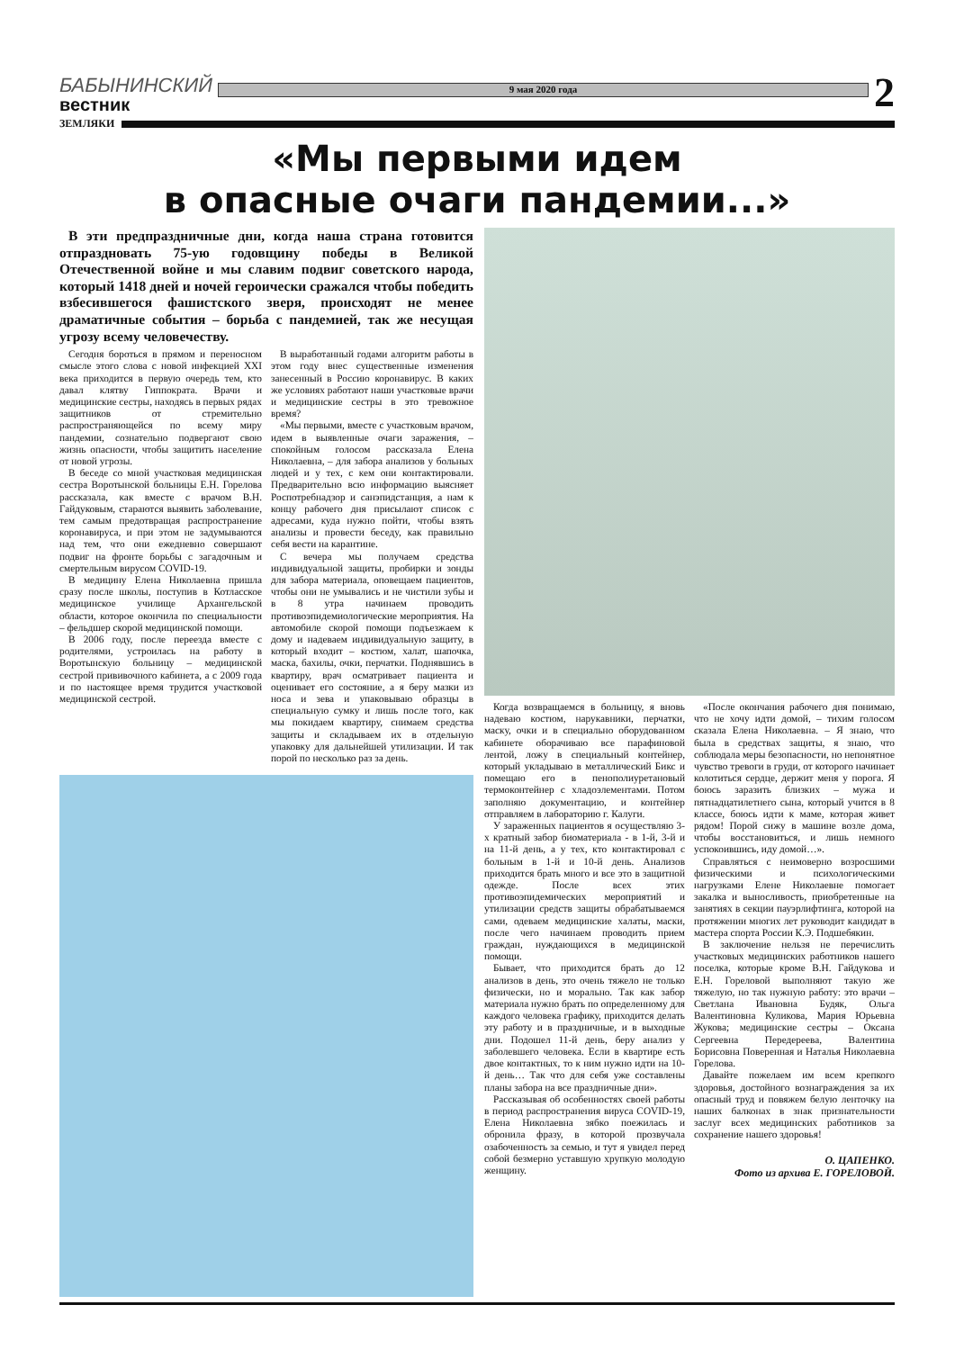БАБЫНИНСКИЙ
вестник
9 мая 2020 года
2
ЗЕМЛЯКИ
«Мы первыми идем
в опасные очаги пандемии...»
В эти предпраздничные дни, когда наша страна готовится отпраздновать 75-ую годовщину победы в Великой Отечественной войне и мы славим подвиг советского народа, который 1418 дней и ночей героически сражался чтобы победить взбесившегося фашистского зверя, происходят не менее драматичные события – борьба с пандемией, так же несущая угрозу всему человечеству.
Сегодня бороться в прямом и переносном смысле этого слова с новой инфекцией XXI века приходится в первую очередь тем, кто давал клятву Гиппократа. Врачи и медицинские сестры, находясь в первых рядах защитников от стремительно распространяющейся по всему миру пандемии, сознательно подвергают свою жизнь опасности, чтобы защитить население от новой угрозы.
В беседе со мной участковая медицинская сестра Воротынской больницы Е.Н. Горелова рассказала, как вместе с врачом В.Н. Гайдуковым, стараются выявить заболевание, тем самым предотвращая распространение коронавируса, и при этом не задумываются над тем, что они ежедневно совершают подвиг на фронте борьбы с загадочным и смертельным вирусом COVID-19.
В медицину Елена Николаевна пришла сразу после школы, поступив в Котласское медицинское училище Архангельской области, которое окончила по специальности – фельдшер скорой медицинской помощи.
В 2006 году, после переезда вместе с родителями, устроилась на работу в Воротынскую больницу – медицинской сестрой прививочного кабинета, а с 2009 года и по настоящее время трудится участковой медицинской сестрой.
В выработанный годами алгоритм работы в этом году внес существенные изменения занесенный в Россию коронавирус. В каких же условиях работают наши участковые врачи и медицинские сестры в это тревожное время?
«Мы первыми, вместе с участковым врачом, идем в выявленные очаги заражения, – спокойным голосом рассказала Елена Николаевна, – для забора анализов у больных людей и у тех, с кем они контактировали. Предварительно всю информацию выясняет Роспотребнадзор и санэпидстанция, а нам к концу рабочего дня присылают список с адресами, куда нужно пойти, чтобы взять анализы и провести беседу, как правильно себя вести на карантине.
С вечера мы получаем средства индивидуальной защиты, пробирки и зонды для забора материала, оповещаем пациентов, чтобы они не умывались и не чистили зубы и в 8 утра начинаем проводить противоэпидемиологические мероприятия. На автомобиле скорой помощи подъезжаем к дому и надеваем индивидуальную защиту, в который входит – костюм, халат, шапочка, маска, бахилы, очки, перчатки. Поднявшись в квартиру, врач осматривает пациента и оценивает его состояние, а я беру мазки из носа и зева и упаковываю образцы в специальную сумку и лишь после того, как мы покидаем квартиру, снимаем средства защиты и складываем их в отдельную упаковку для дальнейшей утилизации. И так порой по несколько раз за день.
Когда возвращаемся в больницу, я вновь надеваю костюм, нарукавники, перчатки, маску, очки и в специально оборудованном кабинете оборачиваю все парафиновой лентой, ложу в специальный контейнер, который укладываю в металлический Бикс и помещаю его в пенополиуретановый термоконтейнер с хладоэлементами. Потом заполняю документацию, и контейнер отправляем в лабораторию г. Калуги.
У зараженных пациентов я осуществляю 3-х кратный забор биоматериала - в 1-й, 3-й и на 11-й день, а у тех, кто контактировал с больным в 1-й и 10-й день. Анализов приходится брать много и все это в защитной одежде. После всех этих противоэпидемических мероприятий и утилизации средств защиты обрабатываемся сами, одеваем медицинские халаты, маски, после чего начинаем проводить прием граждан, нуждающихся в медицинской помощи.
Бывает, что приходится брать до 12 анализов в день, это очень тяжело не только физически, но и морально. Так как забор материала нужно брать по определенному для каждого человека графику, приходится делать эту работу и в праздничные, и в выходные дни. Подошел 11-й день, беру анализ у заболевшего человека. Если в квартире есть двое контактных, то к ним нужно идти на 10-й день… Так что для себя уже составлены планы забора на все праздничные дни».
Рассказывая об особенностях своей работы в период распространения вируса COVID-19, Елена Николаевна зябко поежилась и обронила фразу, в которой прозвучала озабоченность за семью, и тут я увидел перед собой безмерно уставшую хрупкую молодую женщину.
«После окончания рабочего дня понимаю, что не хочу идти домой, – тихим голосом сказала Елена Николаевна. – Я знаю, что была в средствах защиты, я знаю, что соблюдала меры безопасности, но непонятное чувство тревоги в груди, от которого начинает колотиться сердце, держит меня у порога. Я боюсь заразить близких – мужа и пятнадцатилетнего сына, который учится в 8 классе, боюсь идти к маме, которая живет рядом! Порой сижу в машине возле дома, чтобы восстановиться, и лишь немного успокоившись, иду домой…».
Справляться с неимоверно возросшими физическими и психологическими нагрузками Елене Николаевне помогает закалка и выносливость, приобретенные на занятиях в секции пауэрлифтинга, которой на протяжении многих лет руководит кандидат в мастера спорта России К.Э. Подшебякин.
В заключение нельзя не перечислить участковых медицинских работников нашего поселка, которые кроме В.Н. Гайдукова и Е.Н. Гореловой выполняют такую же тяжелую, но так нужную работу: это врачи – Светлана Ивановна Будяк, Ольга Валентиновна Куликова, Мария Юрьевна Жукова; медицинские сестры – Оксана Сергеевна Передереева, Валентина Борисовна Поверенная и Наталья Николаевна Горелова.
Давайте пожелаем им всем крепкого здоровья, достойного вознаграждения за их опасный труд и повяжем белую ленточку на наших балконах в знак признательности заслуг всех медицинских работников за сохранение нашего здоровья!
О. ЦАПЕНКО.
Фото из архива Е. ГОРЕЛОВОЙ.